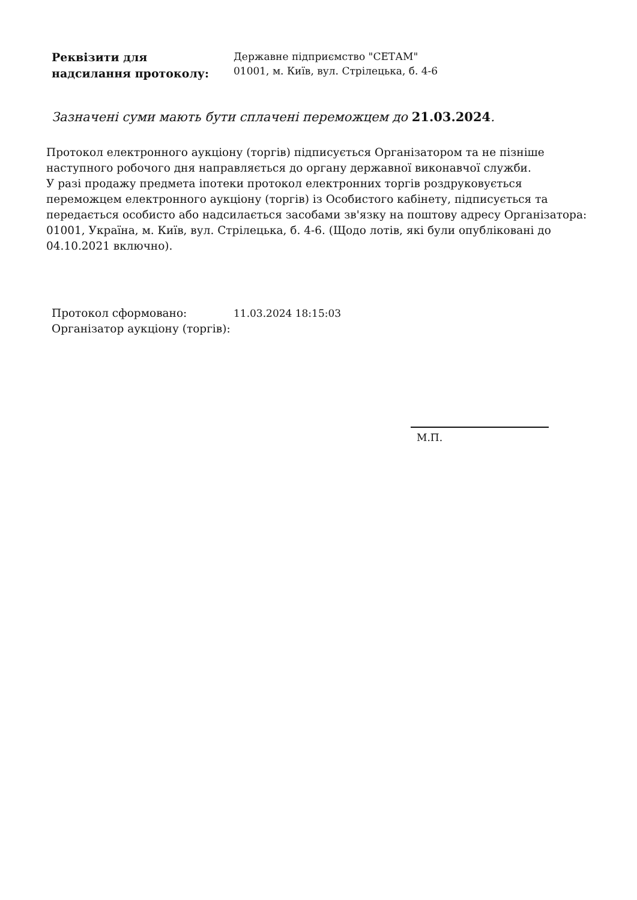Реквізити для
надсилання протоколу:
Державне підприємство "СЕТАМ"
01001, м. Київ, вул. Стрілецька, б. 4-6
Зазначені суми мають бути сплачені переможцем до 21.03.2024.
Протокол електронного аукціону (торгів) підписується Організатором та не пізніше наступного робочого дня направляється до органу державної виконавчої служби.
У разі продажу предмета іпотеки протокол електронних торгів роздруковується переможцем електронного аукціону (торгів) із Особистого кабінету, підписується та передається особисто або надсилається засобами зв'язку на поштову адресу Організатора: 01001, Україна, м. Київ, вул. Стрілецька, б. 4-6. (Щодо лотів, які були опубліковані до 04.10.2021 включно).
Протокол сформовано: 11.03.2024 18:15:03
Організатор аукціону (торгів):
М.П.